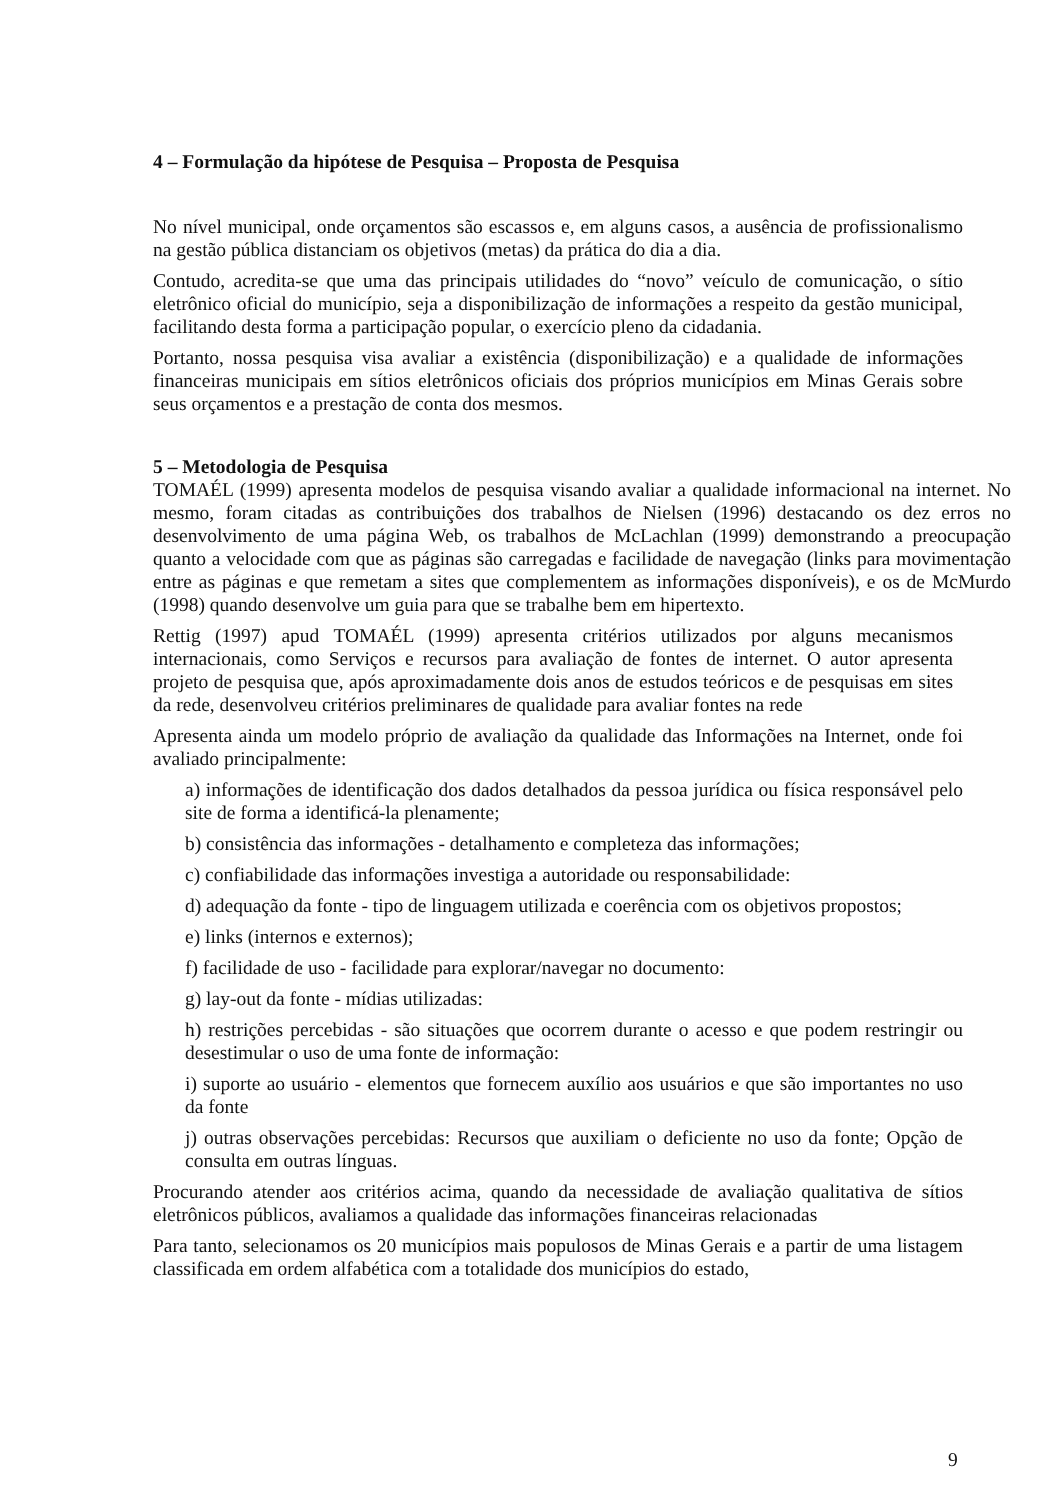4 – Formulação da hipótese de Pesquisa – Proposta de Pesquisa
No nível municipal, onde orçamentos são escassos e, em alguns casos, a ausência de profissionalismo na gestão pública distanciam os objetivos (metas) da prática do dia a dia.
Contudo, acredita-se que uma das principais utilidades do “novo” veículo de comunicação, o sítio eletrônico oficial do município, seja a disponibilização de informações a respeito da gestão municipal, facilitando desta forma a participação popular, o exercício pleno da cidadania.
Portanto, nossa pesquisa visa avaliar a existência (disponibilização) e a qualidade de informações financeiras municipais em sítios eletrônicos oficiais dos próprios municípios em Minas Gerais sobre seus orçamentos e a prestação de conta dos mesmos.
5 – Metodologia de Pesquisa
TOMAÉL (1999) apresenta modelos de pesquisa visando avaliar a qualidade informacional na internet. No mesmo, foram citadas as contribuições dos trabalhos de Nielsen (1996) destacando os dez erros no desenvolvimento de uma página Web, os trabalhos de McLachlan (1999) demonstrando a preocupação quanto a velocidade com que as páginas são carregadas e facilidade de navegação (links para movimentação entre as páginas e que remetam a sites que complementem as informações disponíveis), e os de McMurdo (1998) quando desenvolve um guia para que se trabalhe bem em hipertexto.
Rettig (1997) apud TOMAÉL (1999) apresenta critérios utilizados por alguns mecanismos internacionais, como Serviços e recursos para avaliação de fontes de internet. O autor apresenta projeto de pesquisa que, após aproximadamente dois anos de estudos teóricos e de pesquisas em sites da rede, desenvolveu critérios preliminares de qualidade para avaliar fontes na rede
Apresenta ainda um modelo próprio de avaliação da qualidade das Informações na Internet, onde foi avaliado principalmente:
a) informações de identificação dos dados detalhados da pessoa jurídica ou física responsável pelo site de forma a identificá-la plenamente;
b) consistência das informações - detalhamento e completeza das informações;
c) confiabilidade das informações investiga a autoridade ou responsabilidade:
d) adequação da fonte - tipo de linguagem utilizada e coerência com os objetivos propostos;
e) links (internos e externos);
f) facilidade de uso - facilidade para explorar/navegar no documento:
g) lay-out da fonte - mídias utilizadas:
h) restrições percebidas - são situações que ocorrem durante o acesso e que podem restringir ou desestimular o uso de uma fonte de informação:
i) suporte ao usuário - elementos que fornecem auxílio aos usuários e que são importantes no uso da fonte
j) outras observações percebidas: Recursos que auxiliam o deficiente no uso da fonte; Opção de consulta em outras línguas.
Procurando atender aos critérios acima, quando da necessidade de avaliação qualitativa de sítios eletrônicos públicos, avaliamos a qualidade das informações financeiras relacionadas
Para tanto, selecionamos os 20 municípios mais populosos de Minas Gerais e a partir de uma listagem classificada em ordem alfabética com a totalidade dos municípios do estado,
9